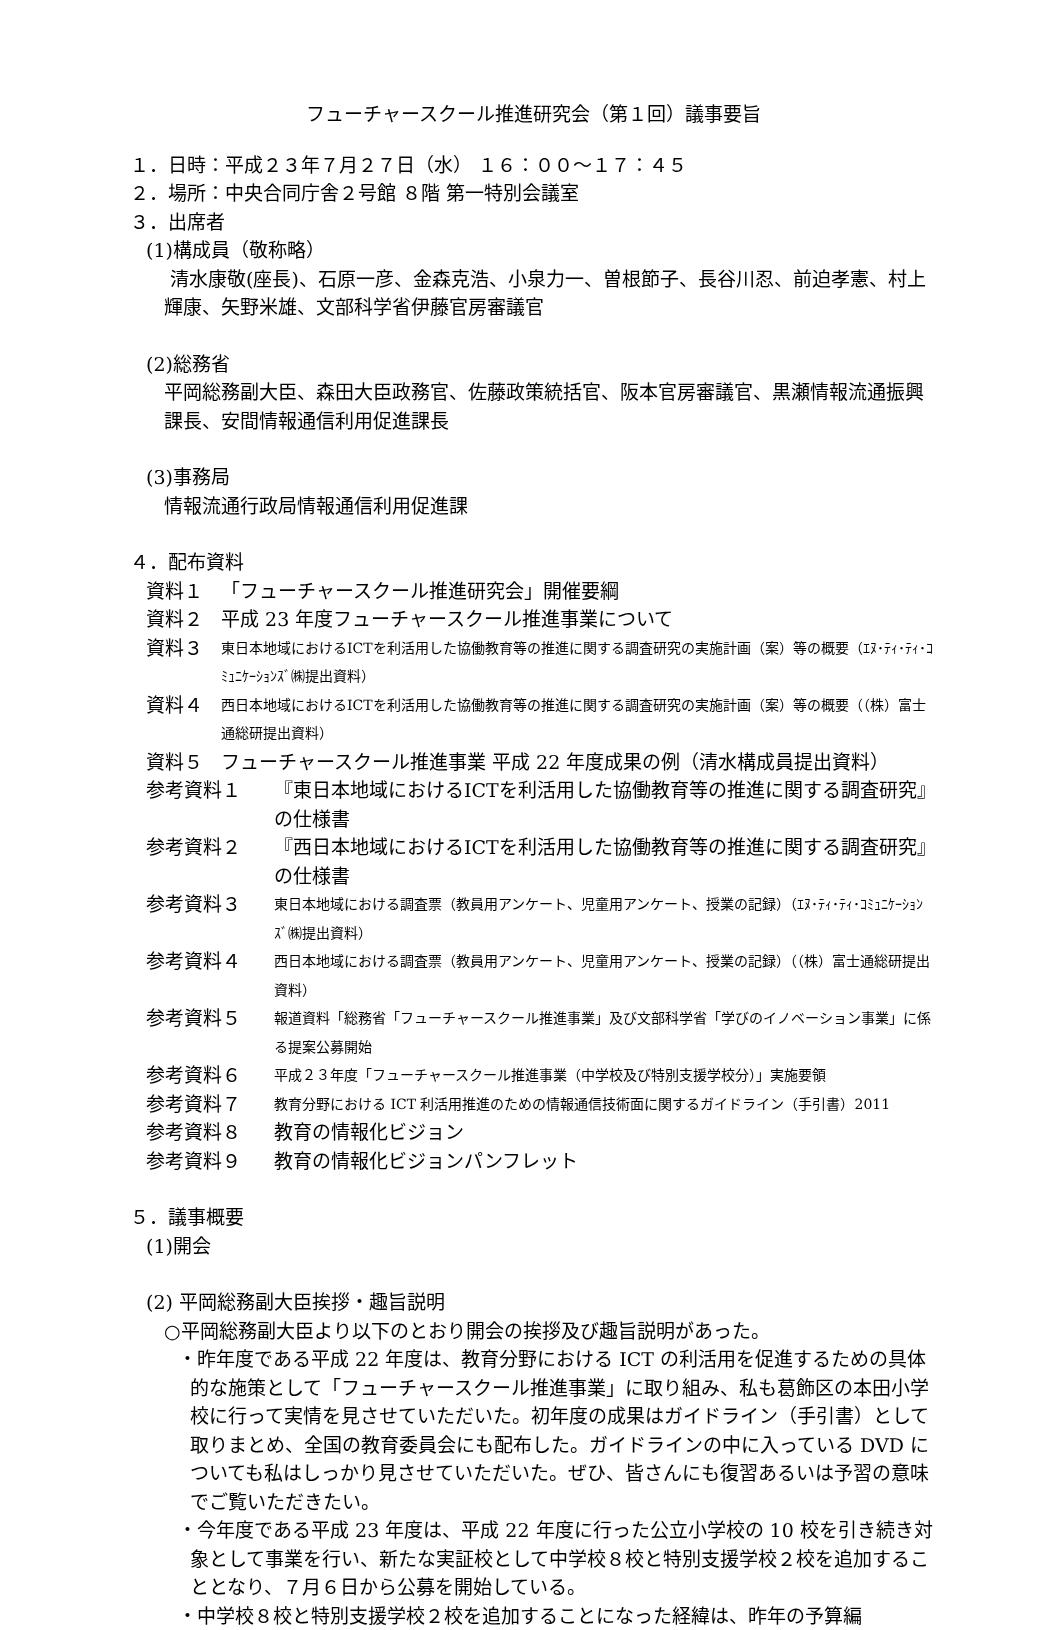フューチャースクール推進研究会（第１回）議事要旨
１．日時：平成２３年７月２７日（水） １６：００～１７：４５
２．場所：中央合同庁舎２号館 ８階 第一特別会議室
３．出席者
(1)構成員（敬称略）
清水康敬(座長)、石原一彦、金森克浩、小泉力一、曽根節子、長谷川忍、前迫孝憲、村上輝康、矢野米雄、文部科学省伊藤官房審議官
(2)総務省
平岡総務副大臣、森田大臣政務官、佐藤政策統括官、阪本官房審議官、黒瀬情報流通振興課長、安間情報通信利用促進課長
(3)事務局
情報流通行政局情報通信利用促進課
４．配布資料
資料１ 「フューチャースクール推進研究会」開催要綱
資料２ 平成 23 年度フューチャースクール推進事業について
資料３ 東日本地域におけるICTを利活用した協働教育等の推進に関する調査研究の実施計画（案）等の概要（ｴﾇ･ﾃｨ･ﾃｨ･ｺﾐｭﾆｹｰｼｮﾝｽﾞ㈱提出資料）
資料４ 西日本地域におけるICTを利活用した協働教育等の推進に関する調査研究の実施計画（案）等の概要（（株）富士通総研提出資料）
資料５ フューチャースクール推進事業 平成 22 年度成果の例（清水構成員提出資料）
参考資料１ 『東日本地域におけるICTを利活用した協働教育等の推進に関する調査研究』の仕様書
参考資料２ 『西日本地域におけるICTを利活用した協働教育等の推進に関する調査研究』の仕様書
参考資料３ 東日本地域における調査票（教員用アンケート、児童用アンケート、授業の記録）（ｴﾇ･ﾃｨ･ﾃｨ･ｺﾐｭﾆｹｰｼｮﾝｽﾞ㈱提出資料）
参考資料４ 西日本地域における調査票（教員用アンケート、児童用アンケート、授業の記録）（（株）富士通総研提出資料）
参考資料５ 報道資料「総務省「フューチャースクール推進事業」及び文部科学省「学びのイノベーション事業」に係る提案公募開始
参考資料６ 平成２３年度「フューチャースクール推進事業（中学校及び特別支援学校分）」実施要領
参考資料７ 教育分野における ICT 利活用推進のための情報通信技術面に関するガイドライン（手引書）2011
参考資料８ 教育の情報化ビジョン
参考資料９ 教育の情報化ビジョンパンフレット
５．議事概要
(1)開会
(2) 平岡総務副大臣挨拶・趣旨説明
○平岡総務副大臣より以下のとおり開会の挨拶及び趣旨説明があった。
・昨年度である平成 22 年度は、教育分野における ICT の利活用を促進するための具体的な施策として「フューチャースクール推進事業」に取り組み、私も葛飾区の本田小学校に行って実情を見させていただいた。初年度の成果はガイドライン（手引書）として取りまとめ、全国の教育委員会にも配布した。ガイドラインの中に入っている DVD についても私はしっかり見させていただいた。ぜひ、皆さんにも復習あるいは予習の意味でご覧いただきたい。
・今年度である平成 23 年度は、平成 22 年度に行った公立小学校の 10 校を引き続き対象として事業を行い、新たな実証校として中学校８校と特別支援学校２校を追加することとなり、７月６日から公募を開始している。
・中学校８校と特別支援学校２校を追加することになった経緯は、昨年の予算編